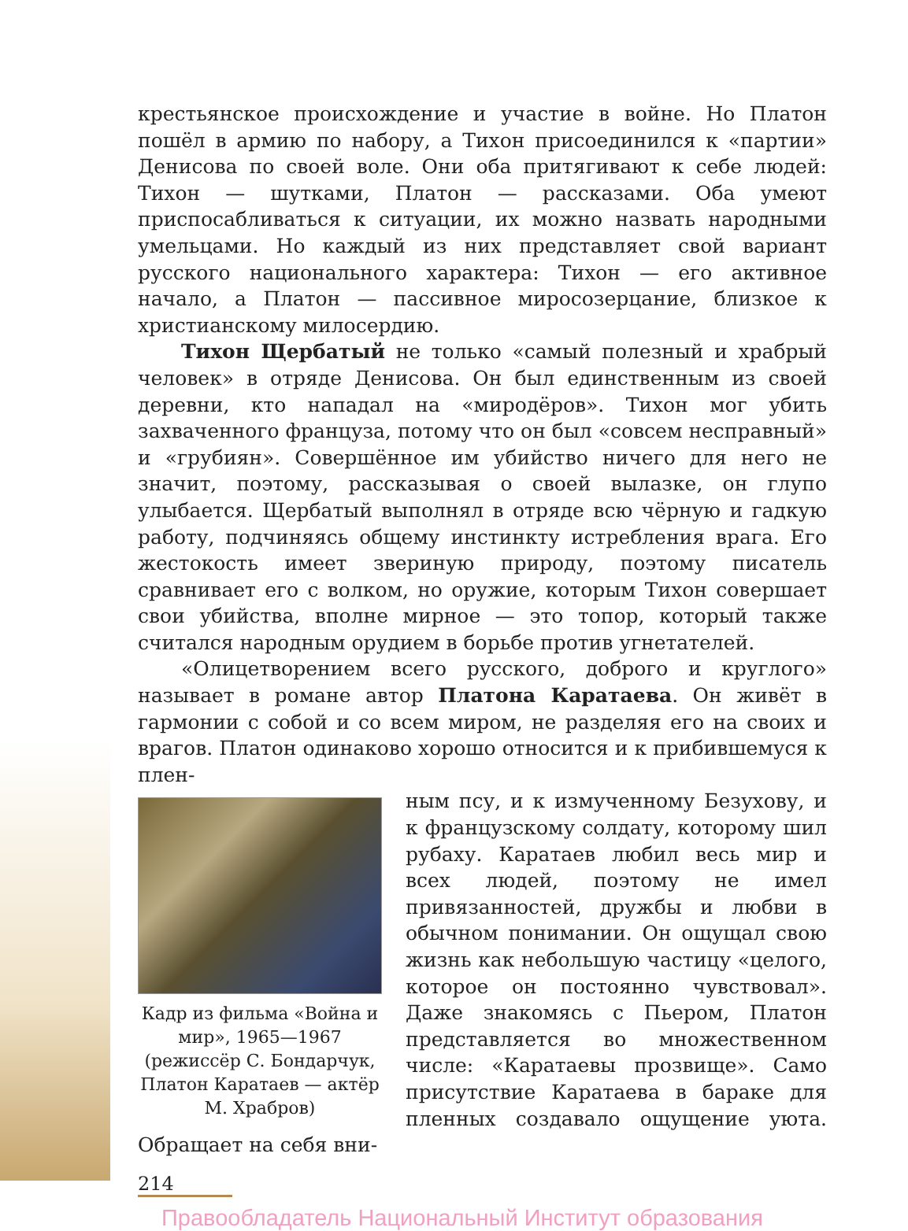крестьянское происхождение и участие в войне. Но Платон пошёл в армию по набору, а Тихон присоединился к «партии» Денисова по своей воле. Они оба притягивают к себе людей: Тихон — шутками, Платон — рассказами. Оба умеют приспосабливаться к ситуации, их можно назвать народными умельцами. Но каждый из них представляет свой вариант русского национального характера: Тихон — его активное начало, а Платон — пассивное миросозерцание, близкое к христианскому милосердию.
Тихон Щербатый не только «самый полезный и храбрый человек» в отряде Денисова. Он был единственным из своей деревни, кто нападал на «миродёров». Тихон мог убить захваченного француза, потому что он был «совсем несправный» и «грубиян». Совершённое им убийство ничего для него не значит, поэтому, рассказывая о своей вылазке, он глупо улыбается. Щербатый выполнял в отряде всю чёрную и гадкую работу, подчиняясь общему инстинкту истребления врага. Его жестокость имеет звериную природу, поэтому писатель сравнивает его с волком, но оружие, которым Тихон совершает свои убийства, вполне мирное — это топор, который также считался народным орудием в борьбе против угнетателей.
«Олицетворением всего русского, доброго и круглого» называет в романе автор Платона Каратаева. Он живёт в гармонии с собой и со всем миром, не разделяя его на своих и врагов. Платон одинаково хорошо относится и к прибившемуся к плен-
Кадр из фильма «Война и мир», 1965—1967 (режиссёр С. Бондарчук, Платон Каратаев — актёр М. Храбров)
ным псу, и к измученному Безухову, и к французскому солдату, которому шил рубаху. Каратаев любил весь мир и всех людей, поэтому не имел привязанностей, дружбы и любви в обычном понимании. Он ощущал свою жизнь как небольшую частицу «целого, которое он постоянно чувствовал». Даже знакомясь с Пьером, Платон представляется во множественном числе: «Каратаевы прозвище». Само присутствие Каратаева в бараке для пленных создавало ощущение уюта. Обращает на себя вни-
214
Правообладатель Национальный Институт образования